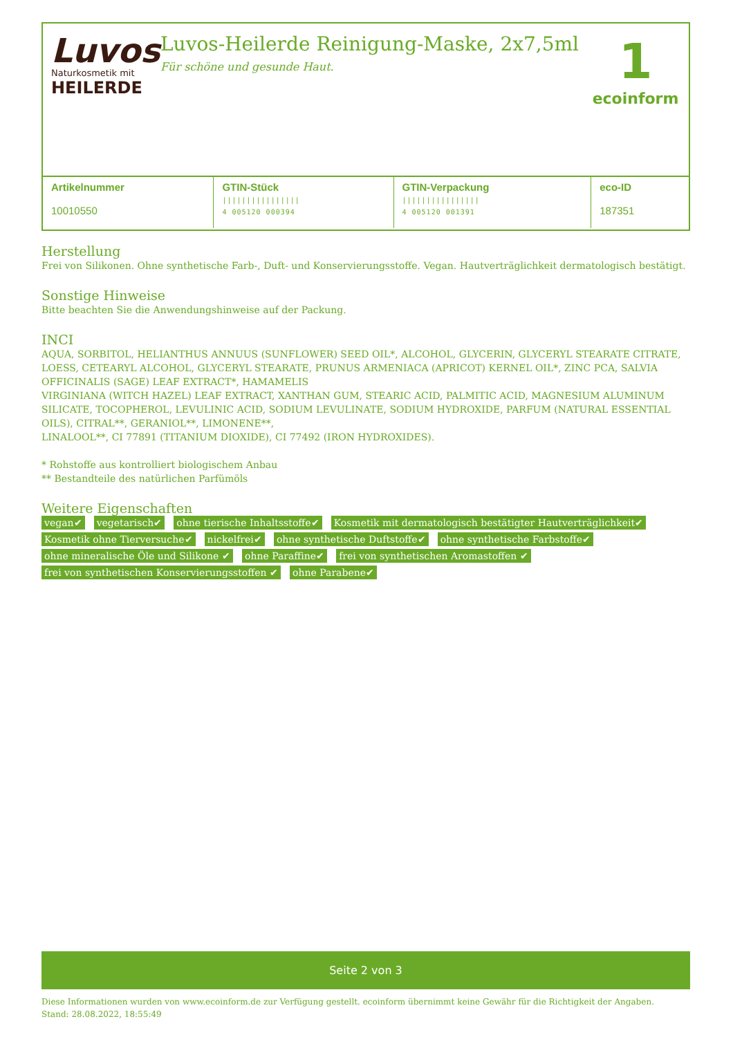Luvos
Naturkosmetik mit
HEILERDE
Luvos-Heilerde Reinigung-Maske, 2x7,5ml
Für schöne und gesunde Haut.
1
ecoinform
| Artikelnummer 10010550 | GTIN-Stück //////////////// 4 005120 000394 | GTIN-Verpackung //////////////// 4 005120 001391 | eco-ID 187351 |
Herstellung
Frei von Silikonen. Ohne synthetische Farb-, Duft- und Konservierungsstoffe. Vegan. Hautverträglichkeit dermatologisch bestätigt.
Sonstige Hinweise
Bitte beachten Sie die Anwendungshinweise auf der Packung.
INCI
AQUA, SORBITOL, HELIANTHUS ANNUUS (SUNFLOWER) SEED OIL*, ALCOHOL, GLYCERIN, GLYCERYL STEARATE CITRATE, LOESS, CETEARYL ALCOHOL, GLYCERYL STEARATE, PRUNUS ARMENIACA (APRICOT) KERNEL OIL*, ZINC PCA, SALVIA OFFICINALIS (SAGE) LEAF EXTRACT*, HAMAMELIS
VIRGINIANA (WITCH HAZEL) LEAF EXTRACT, XANTHAN GUM, STEARIC ACID, PALMITIC ACID, MAGNESIUM ALUMINUM SILICATE, TOCOPHEROL, LEVULINIC ACID, SODIUM LEVULINATE, SODIUM HYDROXIDE, PARFUM (NATURAL ESSENTIAL OILS), CITRAL**, GERANIOL**, LIMONENE**,
LINALOOL**, CI 77891 (TITANIUM DIOXIDE), CI 77492 (IRON HYDROXIDES).
* Rohstoffe aus kontrolliert biologischem Anbau
** Bestandteile des natürlichen Parfümöls
Weitere Eigenschaften
vegan✔ vegetarisch✔ ohne tierische Inhaltsstoffe✔ Kosmetik mit dermatologisch bestätigter Hautverträglichkeit✔ Kosmetik ohne Tierversuche✔ nickelfrei✔ ohne synthetische Duftstoffe✔ ohne synthetische Farbstoffe✔ ohne mineralische Öle und Silikone ✔ ohne Paraffine✔ frei von synthetischen Aromastoffen ✔ frei von synthetischen Konservierungsstoffen ✔ ohne Parabene✔
Seite 2 von 3
Diese Informationen wurden von www.ecoinform.de zur Verfügung gestellt. ecoinform übernimmt keine Gewähr für die Richtigkeit der Angaben.
Stand: 28.08.2022, 18:55:49